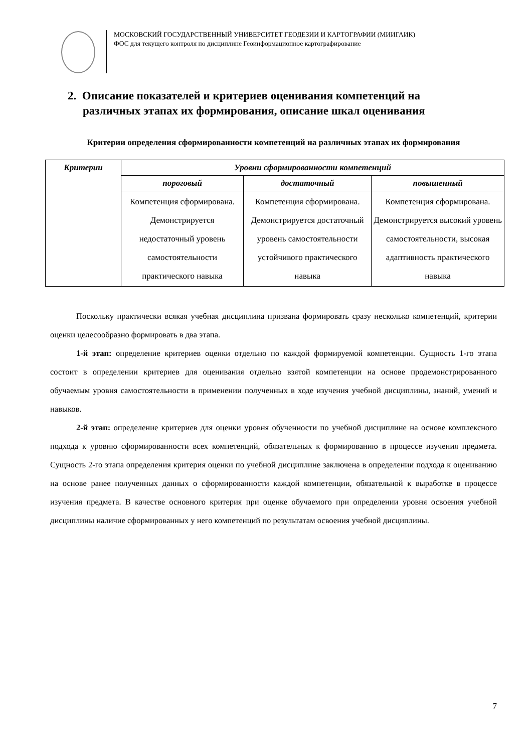МОСКОВСКИЙ ГОСУДАРСТВЕННЫЙ УНИВЕРСИТЕТ ГЕОДЕЗИИ И КАРТОГРАФИИ (МИИГАИК)
ФОС для текущего контроля по дисциплине Геоинформационное картографирование
2. Описание показателей и критериев оценивания компетенций на
различных этапах их формирования, описание шкал оценивания
Критерии определения сформированности компетенций на различных этапах их формирования
| Критерии | Уровни сформированности компетенций | | |
| --- | --- | --- | --- |
| | пороговый | достаточный | повышенный |
| | Компетенция сформирована. Демонстрируется недостаточный уровень самостоятельности практического навыка | Компетенция сформирована. Демонстрируется достаточный уровень самостоятельности устойчивого практического навыка | Компетенция сформирована. Демонстрируется высокий уровень самостоятельности, высокая адаптивность практического навыка |
Поскольку практически всякая учебная дисциплина призвана формировать сразу несколько компетенций, критерии оценки целесообразно формировать в два этапа.
1-й этап: определение критериев оценки отдельно по каждой формируемой компетенции. Сущность 1-го этапа состоит в определении критериев для оценивания отдельно взятой компетенции на основе продемонстрированного обучаемым уровня самостоятельности в применении полученных в ходе изучения учебной дисциплины, знаний, умений и навыков.
2-й этап: определение критериев для оценки уровня обученности по учебной дисциплине на основе комплексного подхода к уровню сформированности всех компетенций, обязательных к формированию в процессе изучения предмета. Сущность 2-го этапа определения критерия оценки по учебной дисциплине заключена в определении подхода к оцениванию на основе ранее полученных данных о сформированности каждой компетенции, обязательной к выработке в процессе изучения предмета. В качестве основного критерия при оценке обучаемого при определении уровня освоения учебной дисциплины наличие сформированных у него компетенций по результатам освоения учебной дисциплины.
7